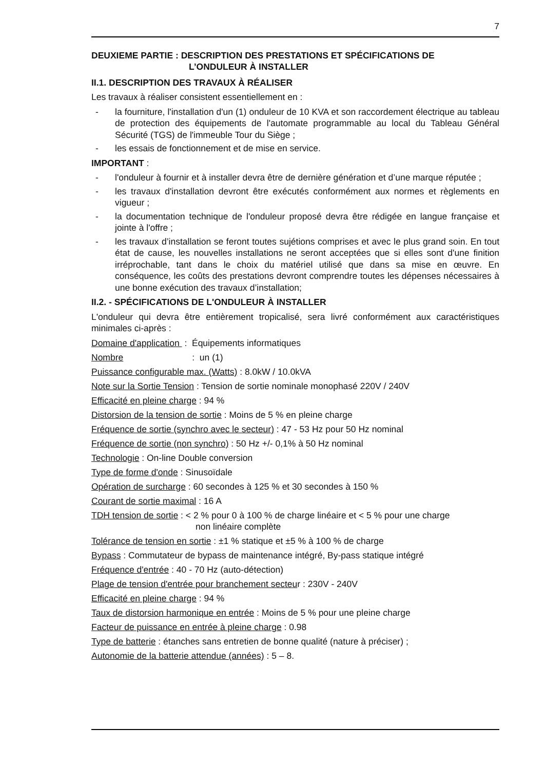7
DEUXIEME PARTIE : DESCRIPTION DES PRESTATIONS ET SPÉCIFICATIONS DE
L’ONDULEUR À INSTALLER
II.1. DESCRIPTION DES TRAVAUX À RÉALISER
Les travaux à réaliser consistent essentiellement en :
- la fourniture, l'installation d'un (1) onduleur de 10 KVA et son raccordement électrique au tableau de protection des équipements de l'automate programmable au local du Tableau Général Sécurité (TGS) de l'immeuble Tour du Siège ;
- les essais de fonctionnement et de mise en service.
IMPORTANT :
- l'onduleur à fournir et à installer devra être de dernière génération et d’une marque réputée ;
- les travaux d'installation devront être exécutés conformément aux normes et règlements en vigueur ;
- la documentation technique de l'onduleur proposé devra être rédigée en langue française et jointe à l'offre ;
- les travaux d’installation se feront toutes sujétions comprises et avec le plus grand soin. En tout état de cause, les nouvelles installations ne seront acceptées que si elles sont d'une finition irréprochable, tant dans le choix du matériel utilisé que dans sa mise en œuvre. En conséquence, les coûts des prestations devront comprendre toutes les dépenses nécessaires à une bonne exécution des travaux d’installation;
II.2. - SPÉCIFICATIONS DE L'ONDULEUR À INSTALLER
L'onduleur qui devra être entièrement tropicalisé, sera livré conformément aux caractéristiques minimales ci-après :
Domaine d'application : Équipements informatiques
Nombre : un (1)
Puissance configurable max. (Watts) : 8.0kW / 10.0kVA
Note sur la Sortie Tension : Tension de sortie nominale monophasé 220V / 240V
Efficacité en pleine charge : 94 %
Distorsion de la tension de sortie : Moins de 5 % en pleine charge
Fréquence de sortie (synchro avec le secteur) : 47 - 53 Hz pour 50 Hz nominal
Fréquence de sortie (non synchro) : 50 Hz +/- 0,1% à 50 Hz nominal
Technologie : On-line Double conversion
Type de forme d'onde : Sinusoïdale
Opération de surcharge : 60 secondes à 125 % et 30 secondes à 150 %
Courant de sortie maximal : 16 A
TDH tension de sortie : < 2 % pour 0 à 100 % de charge linéaire et < 5 % pour une charge
non linéaire complète
Tolérance de tension en sortie : ±1 % statique et ±5 % à 100 % de charge
Bypass : Commutateur de bypass de maintenance intégré, By-pass statique intégré
Fréquence d'entrée : 40 - 70 Hz (auto-détection)
Plage de tension d'entrée pour branchement secteur : 230V - 240V
Efficacité en pleine charge : 94 %
Taux de distorsion harmonique en entrée : Moins de 5 % pour une pleine charge
Facteur de puissance en entrée à pleine charge : 0.98
Type de batterie : étanches sans entretien de bonne qualité (nature à préciser) ;
Autonomie de la batterie attendue (années) : 5 – 8.